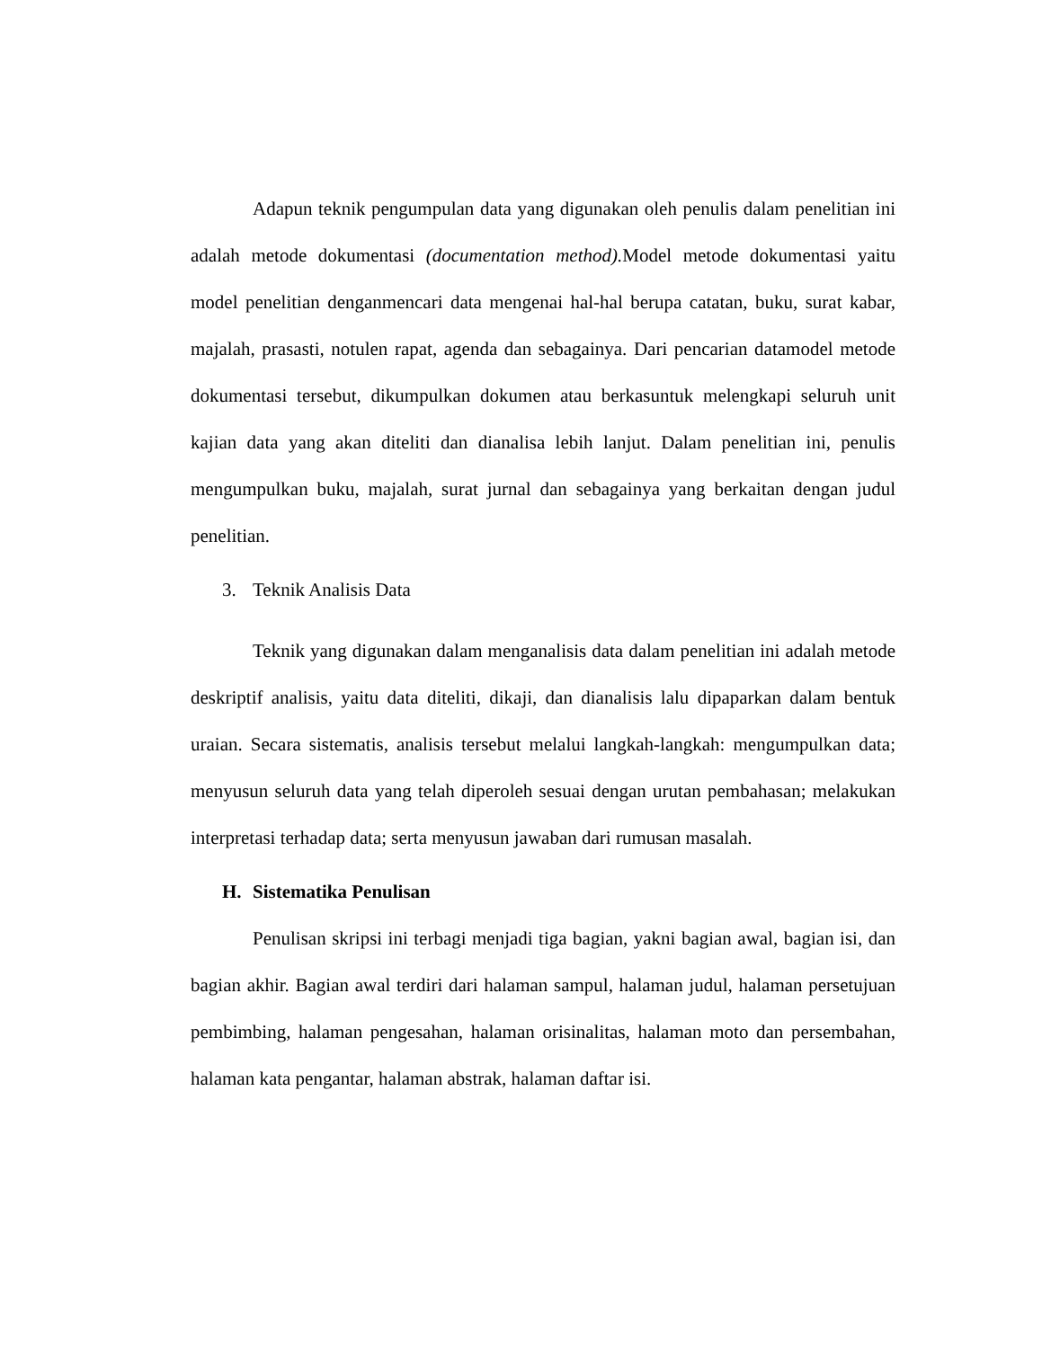Adapun teknik pengumpulan data yang digunakan oleh penulis dalam penelitian ini adalah metode dokumentasi (documentation method). Model metode dokumentasi yaitu model penelitian denganmencari data mengenai hal-hal berupa catatan, buku, surat kabar, majalah, prasasti, notulen rapat, agenda dan sebagainya. Dari pencarian datamodel metode dokumentasi tersebut, dikumpulkan dokumen atau berkasuntuk melengkapi seluruh unit kajian data yang akan diteliti dan dianalisa lebih lanjut. Dalam penelitian ini, penulis mengumpulkan buku, majalah, surat jurnal dan sebagainya yang berkaitan dengan judul penelitian.
3. Teknik Analisis Data
Teknik yang digunakan dalam menganalisis data dalam penelitian ini adalah metode deskriptif analisis, yaitu data diteliti, dikaji, dan dianalisis lalu dipaparkan dalam bentuk uraian. Secara sistematis, analisis tersebut melalui langkah-langkah: mengumpulkan data; menyusun seluruh data yang telah diperoleh sesuai dengan urutan pembahasan; melakukan interpretasi terhadap data; serta menyusun jawaban dari rumusan masalah.
H. Sistematika Penulisan
Penulisan skripsi ini terbagi menjadi tiga bagian, yakni bagian awal, bagian isi, dan bagian akhir. Bagian awal terdiri dari halaman sampul, halaman judul, halaman persetujuan pembimbing, halaman pengesahan, halaman orisinalitas, halaman moto dan persembahan, halaman kata pengantar, halaman abstrak, halaman daftar isi.